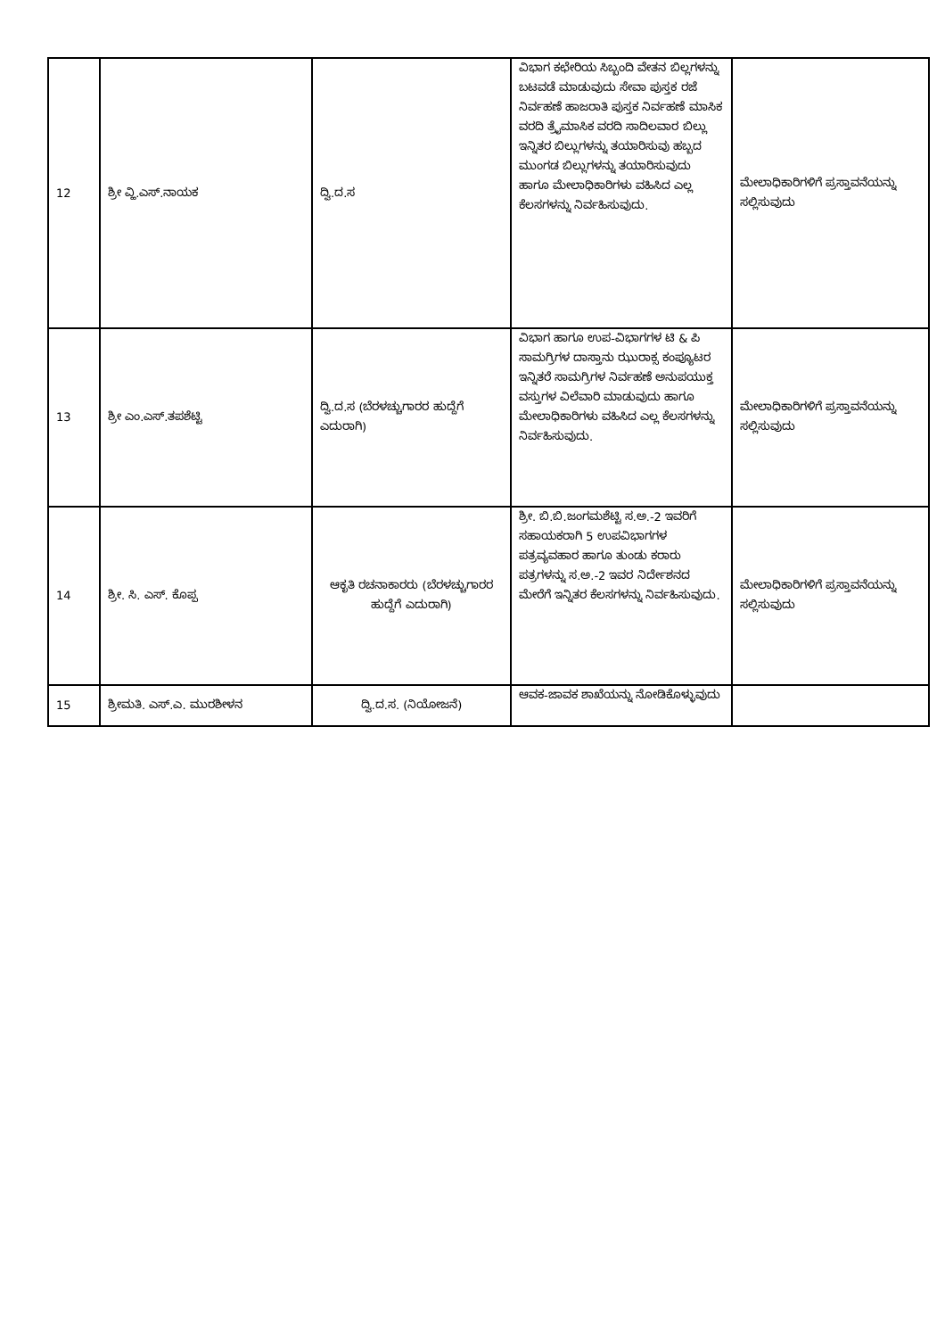| 12 | ಶ್ರೀ ವ್ಹಿ.ಎಸ್.ನಾಯಕ | ದ್ವಿ.ದ.ಸ | ವಿಭಾಗ ಕಛೇರಿಯ ಸಿಬ್ಬಂದಿ ವೇತನ ಬಿಲ್ಲಗಳನ್ನು ಬಟವಡೆ ಮಾಡುವುದು ಸೇವಾ ಪುಸ್ತಕ ರಜೆ ನಿರ್ವಹಣೆ ಹಾಜರಾತಿ ಪುಸ್ತಕ ನಿರ್ವಹಣೆ ಮಾಸಿಕ ವರದಿ ತ್ರೈಮಾಸಿಕ ವರದಿ ಸಾದಿಲವಾರ ಬಿಲ್ಲು ಇನ್ನಿತರ ಬಿಲ್ಲುಗಳನ್ನು ತಯಾರಿಸುವು ಹಬ್ಬದ ಮುಂಗಡ ಬಿಲ್ಲುಗಳನ್ನು ತಯಾರಿಸುವುದು ಹಾಗೂ ಮೇಲಾಧಿಕಾರಿಗಳು ವಹಿಸಿದ ಎಲ್ಲ ಕೆಲಸಗಳನ್ನು ನಿರ್ವಹಿಸುವುದು. | ಮೇಲಾಧಿಕಾರಿಗಳಿಗೆ ಪ್ರಸ್ತಾವನೆಯನ್ನು ಸಲ್ಲಿಸುವುದು |
| 13 | ಶ್ರೀ ಎಂ.ಎಸ್.ತಪಶೆಟ್ಟಿ | ದ್ವಿ.ದ.ಸ (ಬೆರಳಚ್ಚುಗಾರರ ಹುದ್ದೆಗೆ ಎದುರಾಗಿ) | ವಿಭಾಗ ಹಾಗೂ ಉಪ-ವಿಭಾಗಗಳ ಟಿ & ಪಿ ಸಾಮಗ್ರಿಗಳ ದಾಸ್ತಾನು ಝುರಾಕ್ಸ ಕಂಪ್ಯೂಟರ ಇನ್ನಿತರೆ ಸಾಮಗ್ರಿಗಳ ನಿರ್ವಹಣೆ ಅನುಪಯುಕ್ತ ವಸ್ತುಗಳ ವಿಲೆವಾರಿ ಮಾಡುವುದು ಹಾಗೂ ಮೇಲಾಧಿಕಾರಿಗಳು ವಹಿಸಿದ ಎಲ್ಲ ಕೆಲಸಗಳನ್ನು ನಿರ್ವಹಿಸುವುದು. | ಮೇಲಾಧಿಕಾರಿಗಳಿಗೆ ಪ್ರಸ್ತಾವನೆಯನ್ನು ಸಲ್ಲಿಸುವುದು |
| 14 | ಶ್ರೀ. ಸಿ. ಎಸ್. ಕೊಪ್ಪ | ಆಕೃತಿ ರಚನಾಕಾರರು (ಬೆರಳಚ್ಚುಗಾರರ ಹುದ್ದೆಗೆ ಎದುರಾಗಿ) | ಶ್ರೀ. ಬಿ.ಬಿ.ಜಂಗಮಶೆಟ್ಟಿ ಸ.ಅ.-2 ಇವರಿಗೆ ಸಹಾಯಕರಾಗಿ 5 ಉಪವಿಭಾಗಗಳ ಪತ್ರವ್ಯವಹಾರ ಹಾಗೂ ತುಂಡು ಕರಾರು ಪತ್ರಗಳನ್ನು ಸ.ಅ.-2 ಇವರ ನಿರ್ದೇಶನದ ಮೇರೆಗೆ ಇನ್ನಿತರ ಕೆಲಸಗಳನ್ನು ನಿರ್ವಹಿಸುವುದು. | ಮೇಲಾಧಿಕಾರಿಗಳಿಗೆ ಪ್ರಸ್ತಾವನೆಯನ್ನು ಸಲ್ಲಿಸುವುದು |
| 15 | ಶ್ರೀಮತಿ. ಎಸ್.ಎ. ಮುರಶೀಳನ | ದ್ವಿ.ದ.ಸ. (ನಿಯೋಜನೆ) | ಆವಕ-ಜಾವಕ ಶಾಖೆಯನ್ನು ನೋಡಿಕೊಳ್ಳುವುದು | |